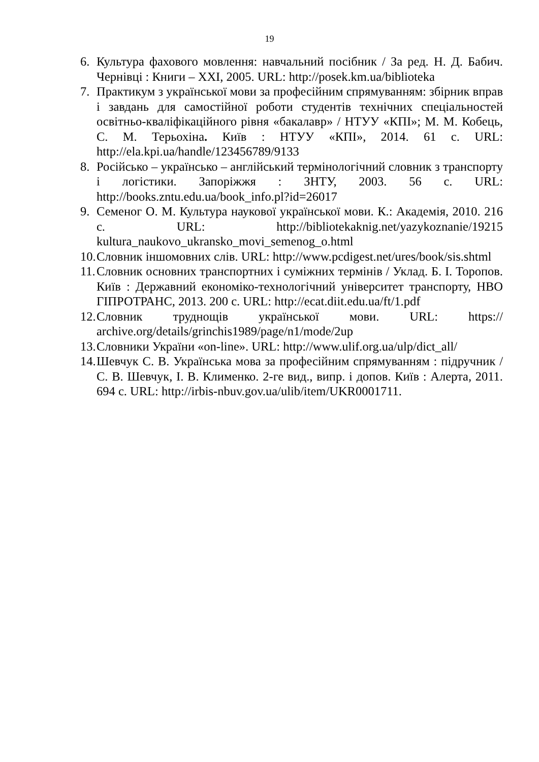19
6. Культура фахового мовлення: навчальний посібник / За ред. Н. Д. Бабич. Чернівці : Книги – XXI, 2005. URL: http://posek.km.ua/biblioteka
7. Практикум з української мови за професійним спрямуванням: збірник вправ і завдань для самостійної роботи студентів технічних спеціальностей освітньо-кваліфікаційного рівня «бакалавр» / НТУУ «КПІ»; М. М. Кобець, С. М. Терьохіна. Київ : НТУУ «КПІ», 2014. 61 с. URL: http://ela.kpi.ua/handle/123456789/9133
8. Російсько – українсько – англійський термінологічний словник з транспорту і логістики. Запоріжжя : ЗНТУ, 2003. 56 с. URL: http://books.zntu.edu.ua/book_info.pl?id=26017
9. Семеног О. М. Культура наукової української мови. К.: Академія, 2010. 216 с. URL: http://bibliotekaknig.net/yazykoznanie/19215 kultura_naukovo_ukransko_movi_semenog_o.html
10. Словник іншомовних слів. URL: http://www.pcdigest.net/ures/book/sis.shtml
11. Словник основних транспортних і суміжних термінів / Уклад. Б. І. Торопов. Київ : Державний економіко-технологічний університет транспорту, НВО ГІПРОТРАНС, 2013. 200 с. URL: http://ecat.diit.edu.ua/ft/1.pdf
12. Словник труднощів української мови. URL: https:// archive.org/details/grinchis1989/page/n1/mode/2up
13. Словники України «on-line». URL: http://www.ulif.org.ua/ulp/dict_all/
14. Шевчук С. В. Українська мова за професійним спрямуванням : підручник / С. В. Шевчук, І. В. Клименко. 2-ге вид., випр. і допов. Київ : Алерта, 2011. 694 с. URL: http://irbis-nbuv.gov.ua/ulib/item/UKR0001711.